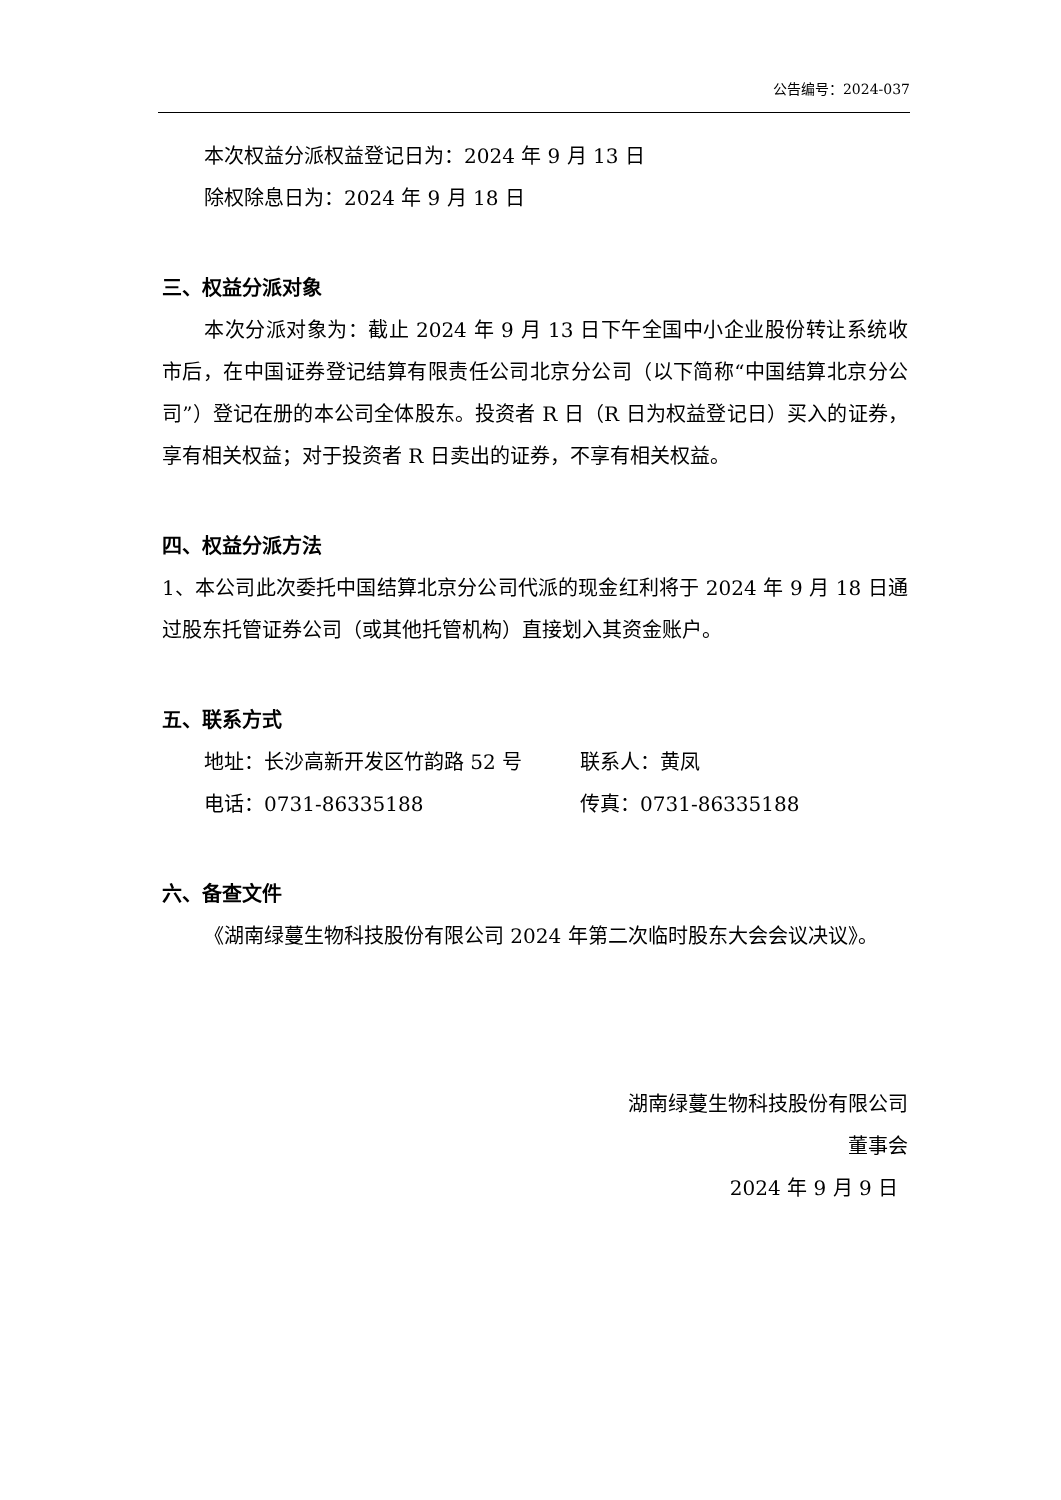公告编号：2024-037
本次权益分派权益登记日为：2024 年 9 月 13 日
除权除息日为：2024 年 9 月 18 日
三、权益分派对象
本次分派对象为：截止 2024 年 9 月 13 日下午全国中小企业股份转让系统收市后，在中国证券登记结算有限责任公司北京分公司（以下简称“中国结算北京分公司”）登记在册的本公司全体股东。投资者 R 日（R 日为权益登记日）买入的证券，享有相关权益；对于投资者 R 日卖出的证券，不享有相关权益。
四、权益分派方法
1、本公司此次委托中国结算北京分公司代派的现金红利将于 2024 年 9 月 18 日通过股东托管证券公司（或其他托管机构）直接划入其资金账户。
五、联系方式
地址：长沙高新开发区竹韵路 52 号 联系人：黄凤
电话：0731-86335188 传真：0731-86335188
六、备查文件
《湖南绿蔓生物科技股份有限公司 2024 年第二次临时股东大会会议决议》。
湖南绿蔓生物科技股份有限公司
董事会
2024 年 9 月 9 日